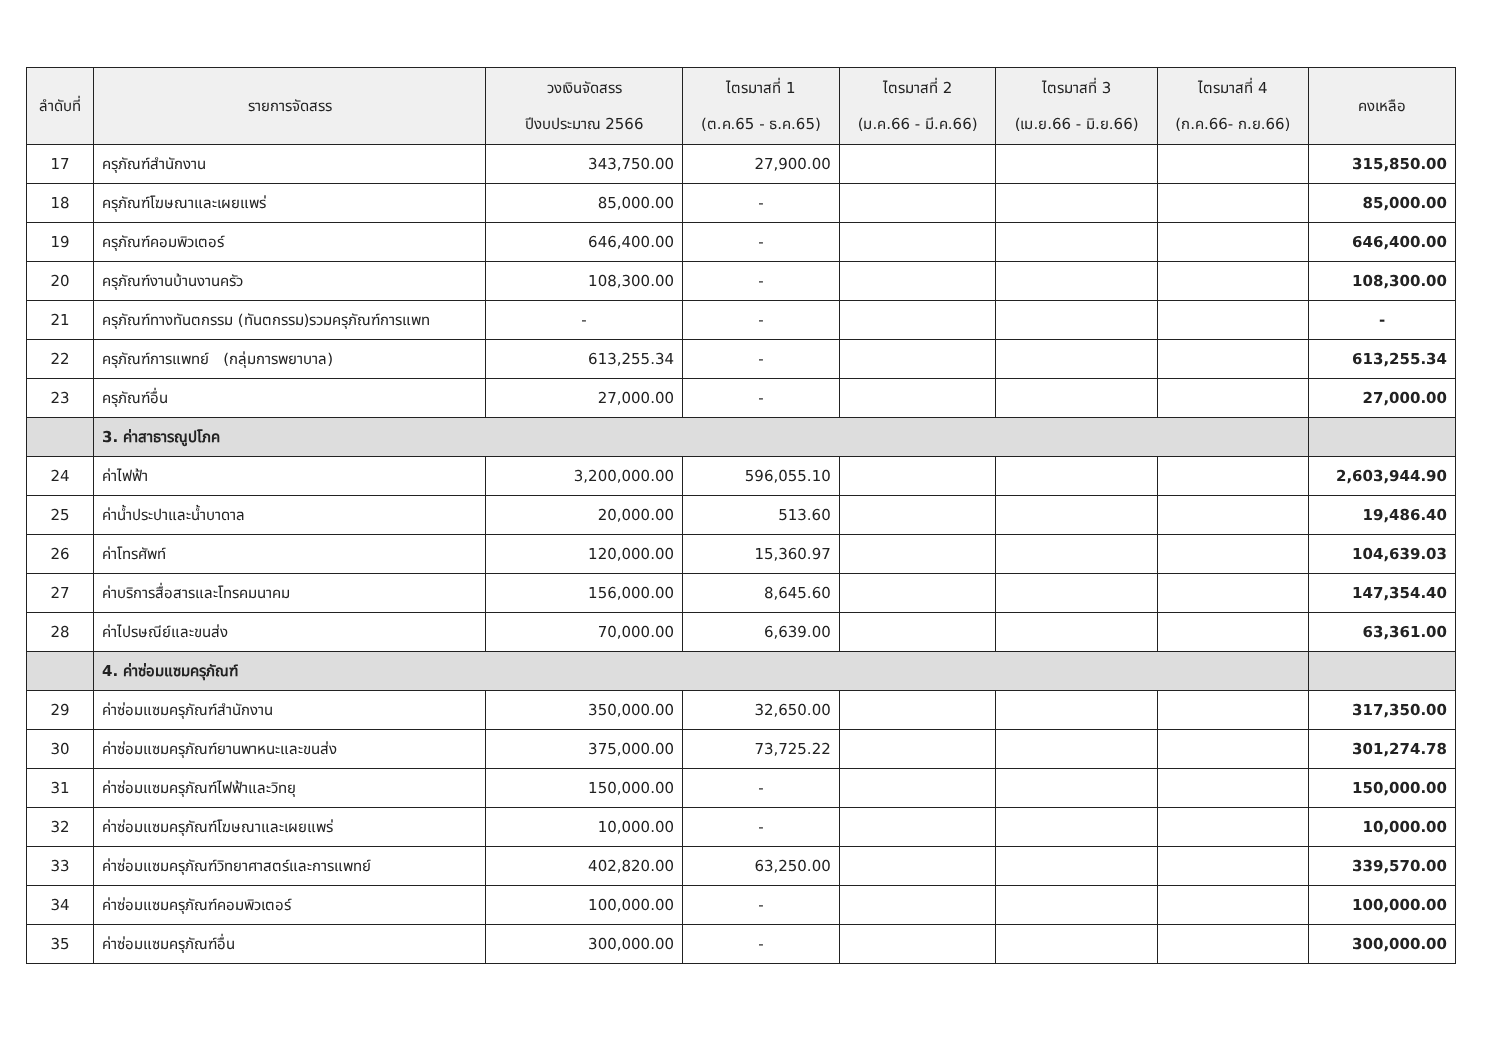| ลำดับที่ | รายการจัดสรร | วงเงินจัดสรร ปีงบประมาณ 2566 | ไตรมาสที่ 1 (ต.ค.65 - ธ.ค.65) | ไตรมาสที่ 2 (ม.ค.66 - มี.ค.66) | ไตรมาสที่ 3 (เม.ย.66 - มิ.ย.66) | ไตรมาสที่ 4 (ก.ค.66- ก.ย.66) | คงเหลือ |
| --- | --- | --- | --- | --- | --- | --- | --- |
| 17 | ครุภัณฑ์สำนักงาน | 343,750.00 | 27,900.00 | | | | 315,850.00 |
| 18 | ครุภัณฑ์โฆษณาและเผยแพร่ | 85,000.00 | - | | | | 85,000.00 |
| 19 | ครุภัณฑ์คอมพิวเตอร์ | 646,400.00 | - | | | | 646,400.00 |
| 20 | ครุภัณฑ์งานบ้านงานครัว | 108,300.00 | - | | | | 108,300.00 |
| 21 | ครุภัณฑ์ทางทันตกรรม (ทันตกรรม)รวมครุภัณฑ์การแพท | - | - | | | | - |
| 22 | ครุภัณฑ์การแพทย์ (กลุ่มการพยาบาล) | 613,255.34 | - | | | | 613,255.34 |
| 23 | ครุภัณฑ์อื่น | 27,000.00 | - | | | | 27,000.00 |
| | 3. ค่าสาธารณูปโภค | | | | | | |
| 24 | ค่าไฟฟ้า | 3,200,000.00 | 596,055.10 | | | | 2,603,944.90 |
| 25 | ค่าน้ำประปาและน้ำบาดาล | 20,000.00 | 513.60 | | | | 19,486.40 |
| 26 | ค่าโทรศัพท์ | 120,000.00 | 15,360.97 | | | | 104,639.03 |
| 27 | ค่าบริการสื่อสารและโทรคมนาคม | 156,000.00 | 8,645.60 | | | | 147,354.40 |
| 28 | ค่าไปรษณีย์และขนส่ง | 70,000.00 | 6,639.00 | | | | 63,361.00 |
| | 4. ค่าซ่อมแซมครุภัณฑ์ | | | | | | |
| 29 | ค่าซ่อมแซมครุภัณฑ์สำนักงาน | 350,000.00 | 32,650.00 | | | | 317,350.00 |
| 30 | ค่าซ่อมแซมครุภัณฑ์ยานพาหนะและขนส่ง | 375,000.00 | 73,725.22 | | | | 301,274.78 |
| 31 | ค่าซ่อมแซมครุภัณฑ์ไฟฟ้าและวิทยุ | 150,000.00 | - | | | | 150,000.00 |
| 32 | ค่าซ่อมแซมครุภัณฑ์โฆษณาและเผยแพร่ | 10,000.00 | - | | | | 10,000.00 |
| 33 | ค่าซ่อมแซมครุภัณฑ์วิทยาศาสตร์และการแพทย์ | 402,820.00 | 63,250.00 | | | | 339,570.00 |
| 34 | ค่าซ่อมแซมครุภัณฑ์คอมพิวเตอร์ | 100,000.00 | - | | | | 100,000.00 |
| 35 | ค่าซ่อมแซมครุภัณฑ์อื่น | 300,000.00 | - | | | | 300,000.00 |